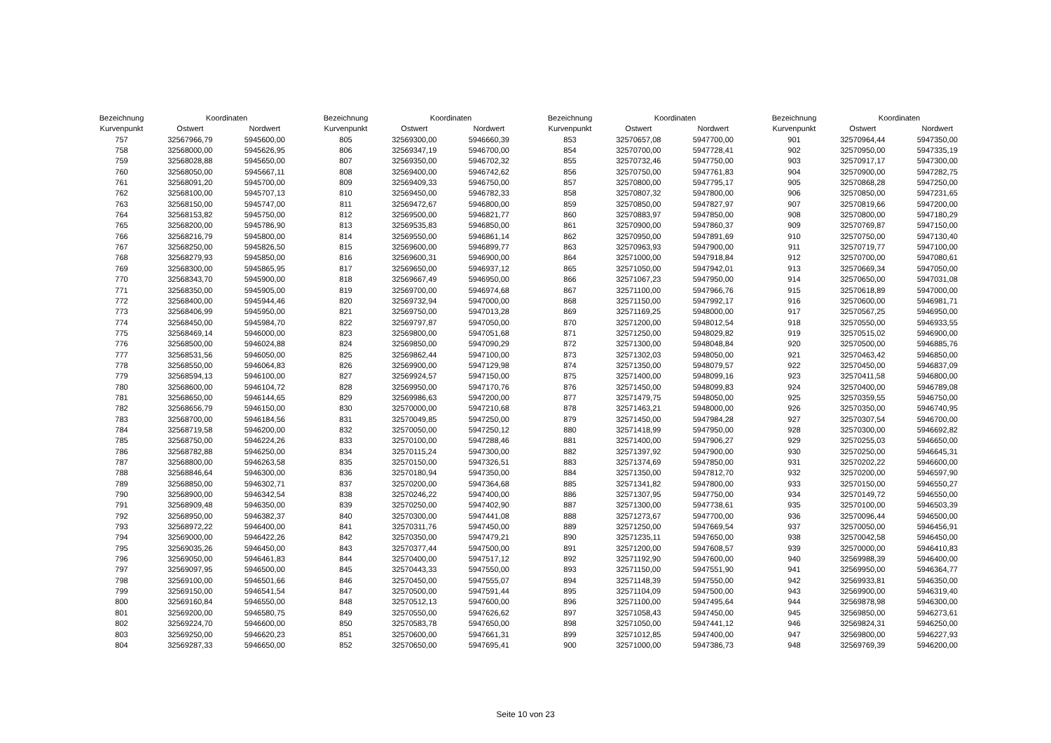| Bezeichnung | Koordinaten | |
| --- | --- | --- |
| Kurvenpunkt | Ostwert | Nordwert |
| 757 | 32567966,79 | 5945600,00 |
| 758 | 32568000,00 | 5945626,95 |
| 759 | 32568028,88 | 5945650,00 |
| 760 | 32568050,00 | 5945667,11 |
| 761 | 32568091,20 | 5945700,00 |
| 762 | 32568100,00 | 5945707,13 |
| 763 | 32568150,00 | 5945747,00 |
| 764 | 32568153,82 | 5945750,00 |
| 765 | 32568200,00 | 5945786,90 |
| 766 | 32568216,79 | 5945800,00 |
| 767 | 32568250,00 | 5945826,50 |
| 768 | 32568279,93 | 5945850,00 |
| 769 | 32568300,00 | 5945865,95 |
| 770 | 32568343,70 | 5945900,00 |
| 771 | 32568350,00 | 5945905,00 |
| 772 | 32568400,00 | 5945944,46 |
| 773 | 32568406,99 | 5945950,00 |
| 774 | 32568450,00 | 5945984,70 |
| 775 | 32568469,14 | 5946000,00 |
| 776 | 32568500,00 | 5946024,88 |
| 777 | 32568531,56 | 5946050,00 |
| 778 | 32568550,00 | 5946064,83 |
| 779 | 32568594,13 | 5946100,00 |
| 780 | 32568600,00 | 5946104,72 |
| 781 | 32568650,00 | 5946144,65 |
| 782 | 32568656,79 | 5946150,00 |
| 783 | 32568700,00 | 5946184,56 |
| 784 | 32568719,58 | 5946200,00 |
| 785 | 32568750,00 | 5946224,26 |
| 786 | 32568782,88 | 5946250,00 |
| 787 | 32568800,00 | 5946263,58 |
| 788 | 32568846,64 | 5946300,00 |
| 789 | 32568850,00 | 5946302,71 |
| 790 | 32568900,00 | 5946342,54 |
| 791 | 32568909,48 | 5946350,00 |
| 792 | 32568950,00 | 5946382,37 |
| 793 | 32568972,22 | 5946400,00 |
| 794 | 32569000,00 | 5946422,26 |
| 795 | 32569035,26 | 5946450,00 |
| 796 | 32569050,00 | 5946461,83 |
| 797 | 32569097,95 | 5946500,00 |
| 798 | 32569100,00 | 5946501,66 |
| 799 | 32569150,00 | 5946541,54 |
| 800 | 32569160,84 | 5946550,00 |
| 801 | 32569200,00 | 5946580,75 |
| 802 | 32569224,70 | 5946600,00 |
| 803 | 32569250,00 | 5946620,23 |
| 804 | 32569287,33 | 5946650,00 |
| Bezeichnung | Koordinaten | |
| --- | --- | --- |
| Kurvenpunkt | Ostwert | Nordwert |
| 805 | 32569300,00 | 5946660,39 |
| 806 | 32569347,19 | 5946700,00 |
| 807 | 32569350,00 | 5946702,32 |
| 808 | 32569400,00 | 5946742,62 |
| 809 | 32569409,33 | 5946750,00 |
| 810 | 32569450,00 | 5946782,33 |
| 811 | 32569472,67 | 5946800,00 |
| 812 | 32569500,00 | 5946821,77 |
| 813 | 32569535,83 | 5946850,00 |
| 814 | 32569550,00 | 5946861,14 |
| 815 | 32569600,00 | 5946899,77 |
| 816 | 32569600,31 | 5946900,00 |
| 817 | 32569650,00 | 5946937,12 |
| 818 | 32569667,49 | 5946950,00 |
| 819 | 32569700,00 | 5946974,68 |
| 820 | 32569732,94 | 5947000,00 |
| 821 | 32569750,00 | 5947013,28 |
| 822 | 32569797,87 | 5947050,00 |
| 823 | 32569800,00 | 5947051,68 |
| 824 | 32569850,00 | 5947090,29 |
| 825 | 32569862,44 | 5947100,00 |
| 826 | 32569900,00 | 5947129,98 |
| 827 | 32569924,57 | 5947150,00 |
| 828 | 32569950,00 | 5947170,76 |
| 829 | 32569986,63 | 5947200,00 |
| 830 | 32570000,00 | 5947210,68 |
| 831 | 32570049,85 | 5947250,00 |
| 832 | 32570050,00 | 5947250,12 |
| 833 | 32570100,00 | 5947288,46 |
| 834 | 32570115,24 | 5947300,00 |
| 835 | 32570150,00 | 5947326,51 |
| 836 | 32570180,94 | 5947350,00 |
| 837 | 32570200,00 | 5947364,68 |
| 838 | 32570246,22 | 5947400,00 |
| 839 | 32570250,00 | 5947402,90 |
| 840 | 32570300,00 | 5947441,08 |
| 841 | 32570311,76 | 5947450,00 |
| 842 | 32570350,00 | 5947479,21 |
| 843 | 32570377,44 | 5947500,00 |
| 844 | 32570400,00 | 5947517,12 |
| 845 | 32570443,33 | 5947550,00 |
| 846 | 32570450,00 | 5947555,07 |
| 847 | 32570500,00 | 5947591,44 |
| 848 | 32570512,13 | 5947600,00 |
| 849 | 32570550,00 | 5947626,62 |
| 850 | 32570583,78 | 5947650,00 |
| 851 | 32570600,00 | 5947661,31 |
| 852 | 32570650,00 | 5947695,41 |
| Bezeichnung | Koordinaten | |
| --- | --- | --- |
| Kurvenpunkt | Ostwert | Nordwert |
| 853 | 32570657,08 | 5947700,00 |
| 854 | 32570700,00 | 5947728,41 |
| 855 | 32570732,46 | 5947750,00 |
| 856 | 32570750,00 | 5947761,83 |
| 857 | 32570800,00 | 5947795,17 |
| 858 | 32570807,32 | 5947800,00 |
| 859 | 32570850,00 | 5947827,97 |
| 860 | 32570883,97 | 5947850,00 |
| 861 | 32570900,00 | 5947860,37 |
| 862 | 32570950,00 | 5947891,69 |
| 863 | 32570963,93 | 5947900,00 |
| 864 | 32571000,00 | 5947918,84 |
| 865 | 32571050,00 | 5947942,01 |
| 866 | 32571067,23 | 5947950,00 |
| 867 | 32571100,00 | 5947966,76 |
| 868 | 32571150,00 | 5947992,17 |
| 869 | 32571169,25 | 5948000,00 |
| 870 | 32571200,00 | 5948012,54 |
| 871 | 32571250,00 | 5948029,82 |
| 872 | 32571300,00 | 5948048,84 |
| 873 | 32571302,03 | 5948050,00 |
| 874 | 32571350,00 | 5948079,57 |
| 875 | 32571400,00 | 5948099,16 |
| 876 | 32571450,00 | 5948099,83 |
| 877 | 32571479,75 | 5948050,00 |
| 878 | 32571463,21 | 5948000,00 |
| 879 | 32571450,00 | 5947984,28 |
| 880 | 32571418,99 | 5947950,00 |
| 881 | 32571400,00 | 5947906,27 |
| 882 | 32571397,92 | 5947900,00 |
| 883 | 32571374,69 | 5947850,00 |
| 884 | 32571350,00 | 5947812,70 |
| 885 | 32571341,82 | 5947800,00 |
| 886 | 32571307,95 | 5947750,00 |
| 887 | 32571300,00 | 5947738,61 |
| 888 | 32571273,67 | 5947700,00 |
| 889 | 32571250,00 | 5947669,54 |
| 890 | 32571235,11 | 5947650,00 |
| 891 | 32571200,00 | 5947608,57 |
| 892 | 32571192,90 | 5947600,00 |
| 893 | 32571150,00 | 5947551,90 |
| 894 | 32571148,39 | 5947550,00 |
| 895 | 32571104,09 | 5947500,00 |
| 896 | 32571100,00 | 5947495,64 |
| 897 | 32571058,43 | 5947450,00 |
| 898 | 32571050,00 | 5947441,12 |
| 899 | 32571012,85 | 5947400,00 |
| 900 | 32571000,00 | 5947386,73 |
| Bezeichnung | Koordinaten | |
| --- | --- | --- |
| Kurvenpunkt | Ostwert | Nordwert |
| 901 | 32570964,44 | 5947350,00 |
| 902 | 32570950,00 | 5947335,19 |
| 903 | 32570917,17 | 5947300,00 |
| 904 | 32570900,00 | 5947282,75 |
| 905 | 32570868,28 | 5947250,00 |
| 906 | 32570850,00 | 5947231,65 |
| 907 | 32570819,66 | 5947200,00 |
| 908 | 32570800,00 | 5947180,29 |
| 909 | 32570769,87 | 5947150,00 |
| 910 | 32570750,00 | 5947130,40 |
| 911 | 32570719,77 | 5947100,00 |
| 912 | 32570700,00 | 5947080,61 |
| 913 | 32570669,34 | 5947050,00 |
| 914 | 32570650,00 | 5947031,08 |
| 915 | 32570618,89 | 5947000,00 |
| 916 | 32570600,00 | 5946981,71 |
| 917 | 32570567,25 | 5946950,00 |
| 918 | 32570550,00 | 5946933,55 |
| 919 | 32570515,02 | 5946900,00 |
| 920 | 32570500,00 | 5946885,76 |
| 921 | 32570463,42 | 5946850,00 |
| 922 | 32570450,00 | 5946837,09 |
| 923 | 32570411,58 | 5946800,00 |
| 924 | 32570400,00 | 5946789,08 |
| 925 | 32570359,55 | 5946750,00 |
| 926 | 32570350,00 | 5946740,95 |
| 927 | 32570307,54 | 5946700,00 |
| 928 | 32570300,00 | 5946692,82 |
| 929 | 32570255,03 | 5946650,00 |
| 930 | 32570250,00 | 5946645,31 |
| 931 | 32570202,22 | 5946600,00 |
| 932 | 32570200,00 | 5946597,90 |
| 933 | 32570150,00 | 5946550,27 |
| 934 | 32570149,72 | 5946550,00 |
| 935 | 32570100,00 | 5946503,39 |
| 936 | 32570096,44 | 5946500,00 |
| 937 | 32570050,00 | 5946456,91 |
| 938 | 32570042,58 | 5946450,00 |
| 939 | 32570000,00 | 5946410,83 |
| 940 | 32569988,39 | 5946400,00 |
| 941 | 32569950,00 | 5946364,77 |
| 942 | 32569933,81 | 5946350,00 |
| 943 | 32569900,00 | 5946319,40 |
| 944 | 32569878,98 | 5946300,00 |
| 945 | 32569850,00 | 5946273,61 |
| 946 | 32569824,31 | 5946250,00 |
| 947 | 32569800,00 | 5946227,93 |
| 948 | 32569769,39 | 5946200,00 |
Seite 10 von 23